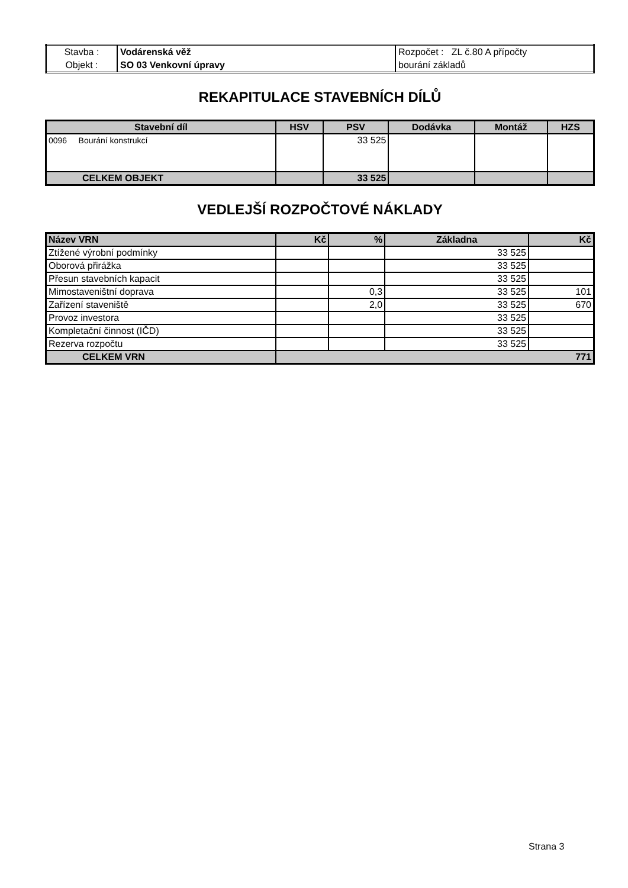| Stavba : | Vodárenská věž | Rozpočet : ZL č.80 A přípočty |
| Objekt : | SO 03 Venkovní úpravy | bourání základů |
REKAPITULACE STAVEBNÍCH DÍLŮ
| Stavební díl | HSV | PSV | Dodávka | Montáž | HZS |
| --- | --- | --- | --- | --- | --- |
| 0096 Bourání konstrukcí | | 33 525 | | | |
| CELKEM OBJEKT | | 33 525 | | | |
VEDLEJŠÍ ROZPOČTOVÉ NÁKLADY
| Název VRN | Kč | % | Základna | Kč |
| --- | --- | --- | --- | --- |
| Ztížené výrobní podmínky | | | 33 525 | |
| Oborová přirážka | | | 33 525 | |
| Přesun stavebních kapacit | | | 33 525 | |
| Mimostaveništní doprava | | 0,3 | 33 525 | 101 |
| Zařízení staveniště | | 2,0 | 33 525 | 670 |
| Provoz investora | | | 33 525 | |
| Kompletační činnost (IČD) | | | 33 525 | |
| Rezerva rozpočtu | | | 33 525 | |
| CELKEM VRN | 771 | | | |
Strana 3